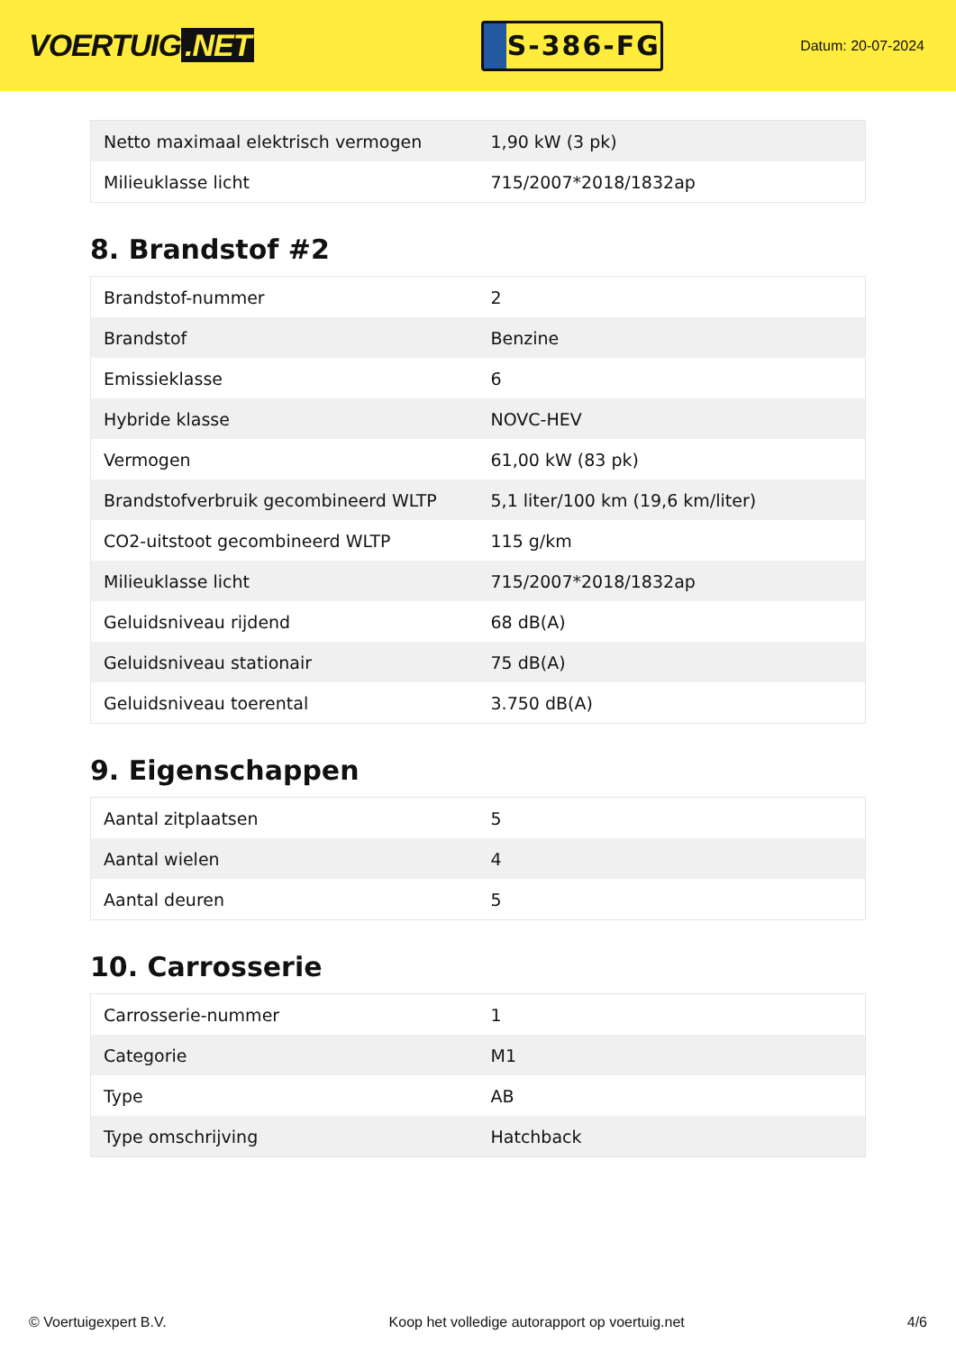VOERTUIG.NET
S-386-FG
Datum: 20-07-2024
| Netto maximaal elektrisch vermogen | 1,90 kW (3 pk) |
| Milieuklasse licht | 715/2007*2018/1832ap |
8. Brandstof #2
| Brandstof-nummer | 2 |
| Brandstof | Benzine |
| Emissieklasse | 6 |
| Hybride klasse | NOVC-HEV |
| Vermogen | 61,00 kW (83 pk) |
| Brandstofverbruik gecombineerd WLTP | 5,1 liter/100 km (19,6 km/liter) |
| CO2-uitstoot gecombineerd WLTP | 115 g/km |
| Milieuklasse licht | 715/2007*2018/1832ap |
| Geluidsniveau rijdend | 68 dB(A) |
| Geluidsniveau stationair | 75 dB(A) |
| Geluidsniveau toerental | 3.750 dB(A) |
9. Eigenschappen
| Aantal zitplaatsen | 5 |
| Aantal wielen | 4 |
| Aantal deuren | 5 |
10. Carrosserie
| Carrosserie-nummer | 1 |
| Categorie | M1 |
| Type | AB |
| Type omschrijving | Hatchback |
© Voertuigexpert B.V. Koop het volledige autorapport op voertuig.net 4/6